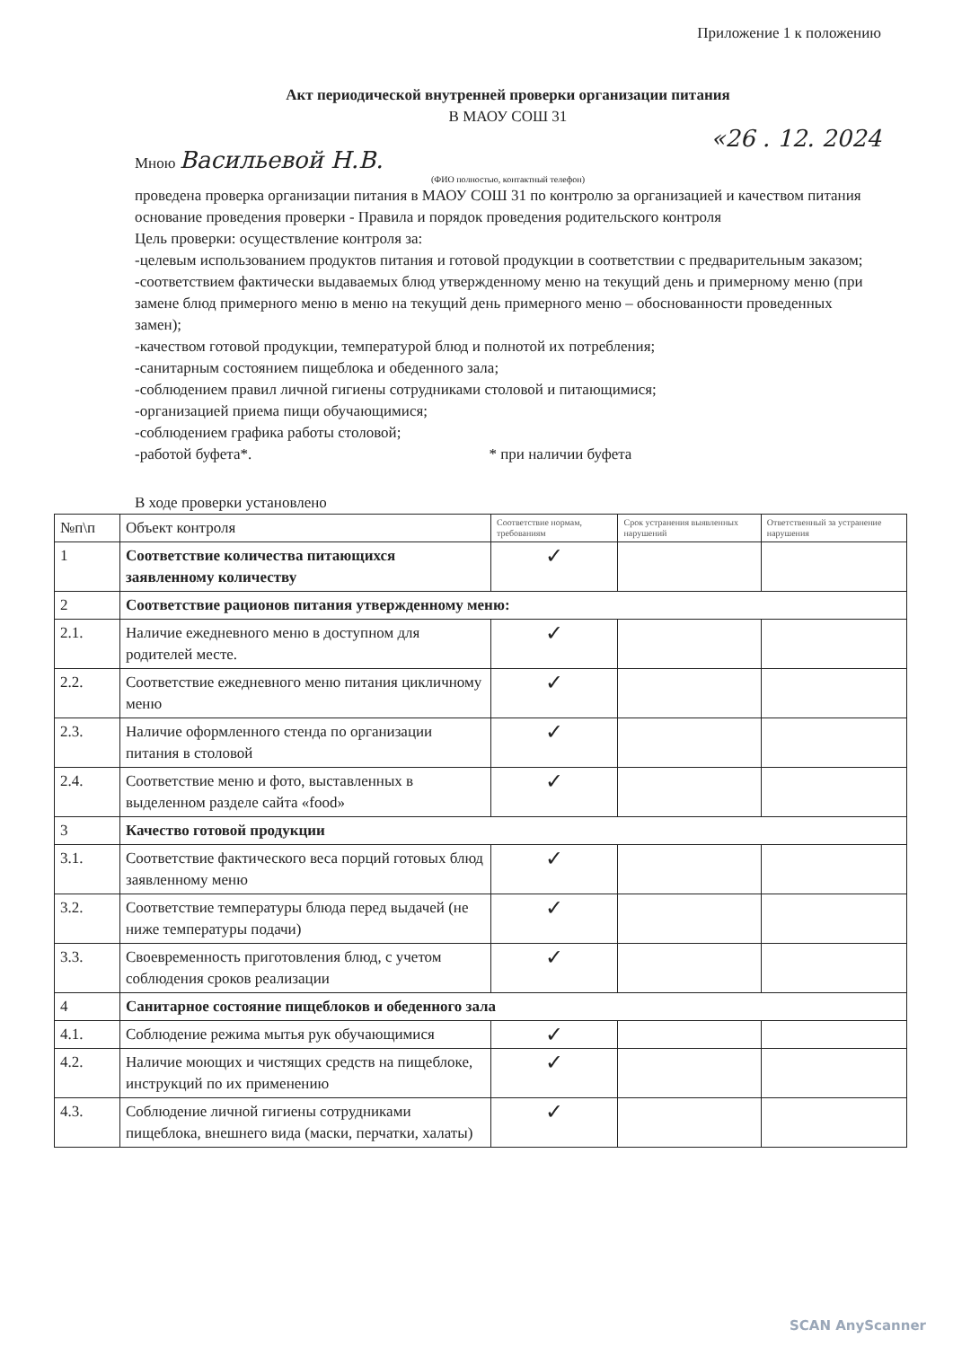Приложение 1 к положению
Акт периодической внутренней проверки организации питания
В МАОУ СОШ 31
«26 . 12. 2024
Мною Васильевой Н.В.
(ФИО полностью, контактный телефон)
проведена проверка организации питания в МАОУ СОШ 31 по контролю за организацией и качеством питания основание проведения проверки - Правила и порядок проведения родительского контроля
Цель проверки: осуществление контроля за:
-целевым использованием продуктов питания и готовой продукции в соответствии с предварительным заказом;
-соответствием фактически выдаваемых блюд утвержденному меню на текущий день и примерному меню (при замене блюд примерного меню в меню на текущий день примерного меню – обоснованности проведенных замен);
-качеством готовой продукции, температурой блюд и полнотой их потребления;
-санитарным состоянием пищеблока и обеденного зала;
-соблюдением правил личной гигиены сотрудниками столовой и питающимися;
-организацией приема пищи обучающимися;
-соблюдением графика работы столовой;
-работой буфета*. * при наличии буфета
В ходе проверки установлено
| №п\п | Объект контроля | Соответствие нормам, требованиям | Срок устранения выявленных нарушений | Ответственный за устранение нарушения |
| --- | --- | --- | --- | --- |
| 1 | Соответствие количества питающихся заявленному количеству | ✓ | | |
| 2 | Соответствие рационов питания утвержденному меню: | | | |
| 2.1. | Наличие ежедневного меню в доступном для родителей месте. | ✓ | | |
| 2.2. | Соответствие ежедневного меню питания цикличному меню | ✓ | | |
| 2.3. | Наличие оформленного стенда по организации питания в столовой | ✓ | | |
| 2.4. | Соответствие меню и фото, выставленных в выделенном разделе сайта «food» | ✓ | | |
| 3 | Качество готовой продукции | | | |
| 3.1. | Соответствие фактического веса порций готовых блюд заявленному меню | ✓ | | |
| 3.2. | Соответствие температуры блюда перед выдачей (не ниже температуры подачи) | ✓ | | |
| 3.3. | Своевременность приготовления блюд, с учетом соблюдения сроков реализации | ✓ | | |
| 4 | Санитарное состояние пищеблоков и обеденного зала | | | |
| 4.1. | Соблюдение режима мытья рук обучающимися | ✓ | | |
| 4.2. | Наличие моющих и чистящих средств на пищеблоке, инструкций по их применению | ✓ | | |
| 4.3. | Соблюдение личной гигиены сотрудниками пищеблока, внешнего вида (маски, перчатки, халаты) | ✓ | | |
SCAN AnyScanner